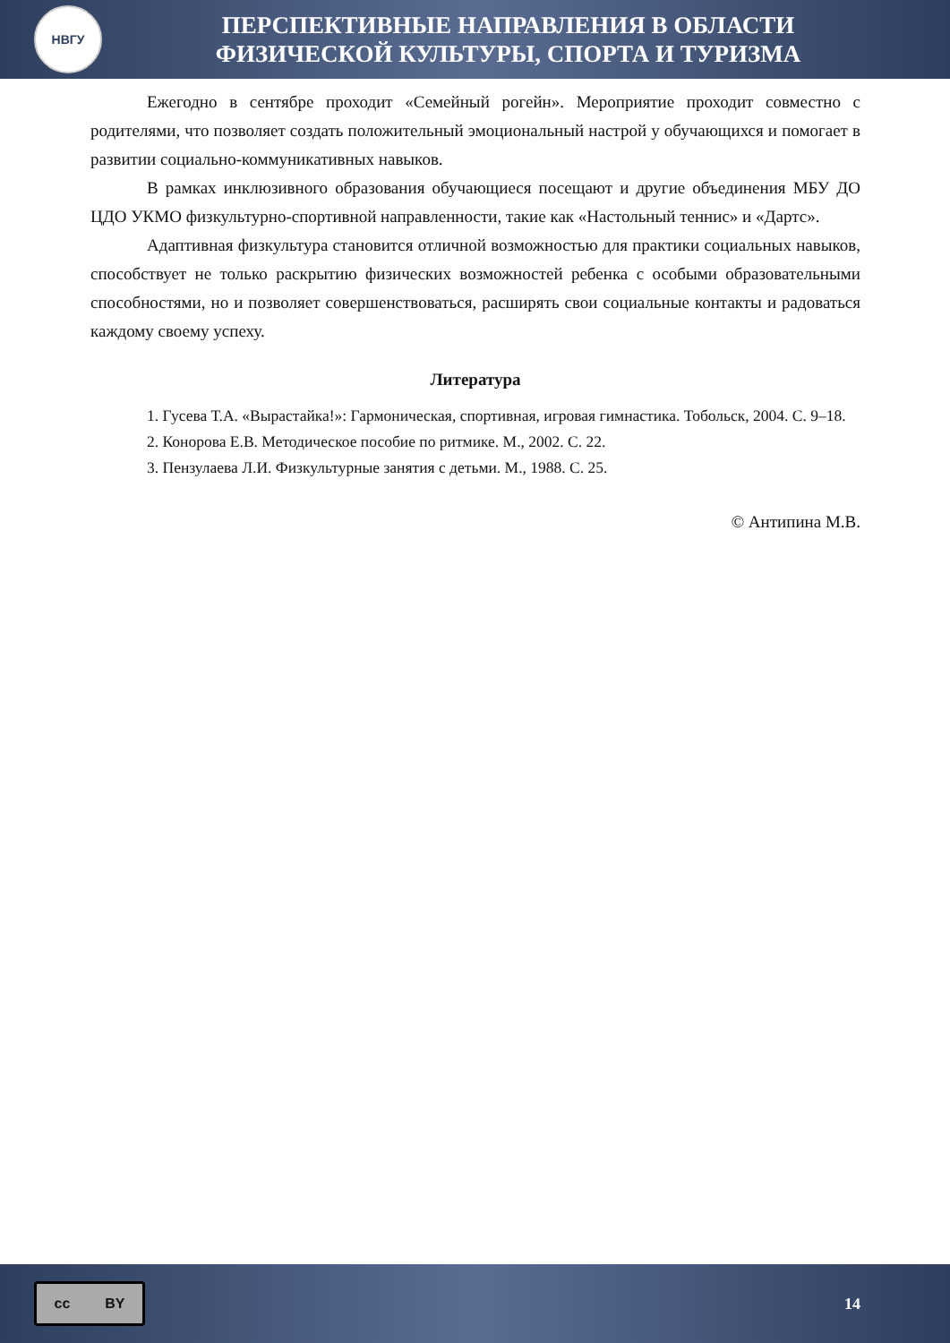НВГУ
ПЕРСПЕКТИВНЫЕ НАПРАВЛЕНИЯ В ОБЛАСТИ
ФИЗИЧЕСКОЙ КУЛЬТУРЫ, СПОРТА И ТУРИЗМА
Ежегодно в сентябре проходит «Семейный рогейн». Мероприятие проходит совместно с родителями, что позволяет создать положительный эмоциональный настрой у обучающихся и помогает в развитии социально-коммуникативных навыков.
В рамках инклюзивного образования обучающиеся посещают и другие объединения МБУ ДО ЦДО УКМО физкультурно-спортивной направленности, такие как «Настольный теннис» и «Дартс».
Адаптивная физкультура становится отличной возможностью для практики социальных навыков, способствует не только раскрытию физических возможностей ребенка с особыми образовательными способностями, но и позволяет совершенствоваться, расширять свои социальные контакты и радоваться каждому своему успеху.
Литература
1. Гусева Т.А. «Вырастайка!»: Гармоническая, спортивная, игровая гимнастика. Тобольск, 2004. С. 9–18.
2. Конорова Е.В. Методическое пособие по ритмике. М., 2002. С. 22.
3. Пензулаева Л.И. Физкультурные занятия с детьми. М., 1988. С. 25.
© Антипина М.В.
cc BY
14